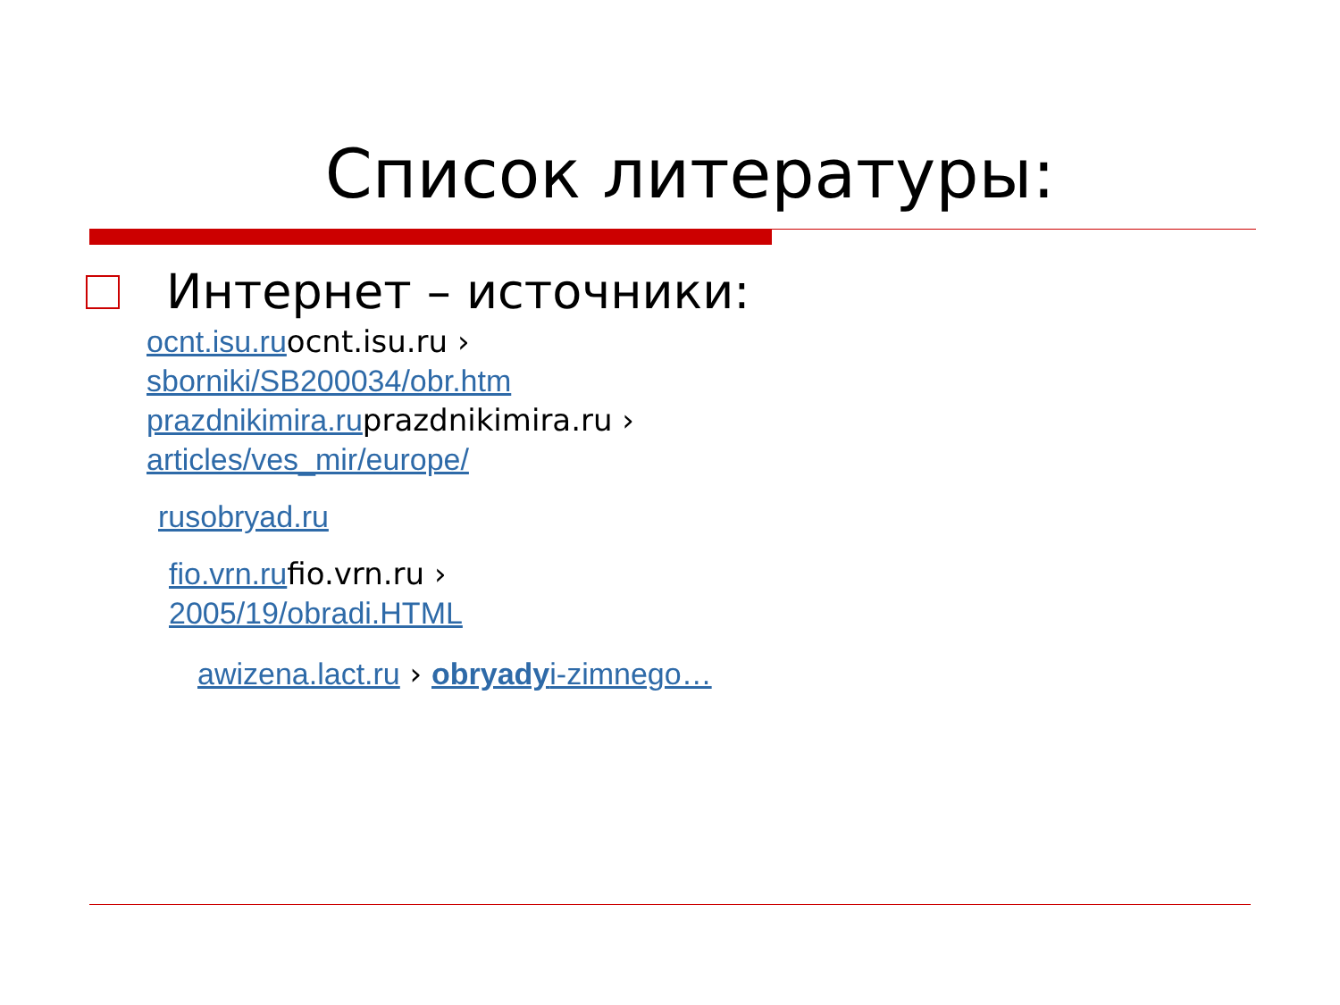Список литературы:
Интернет – источники:
ocnt.isu.ruocnt.isu.ru ›
sborniki/SB200034/obr.htm
prazdnikimira.ruprazdnikimira.ru ›
articles/ves_mir/europe/
rusobryad.ru
fio.vrn.rufio.vrn.ru ›
2005/19/obradi.HTML
awizena.lact.ru › obryadyi-zimnego…